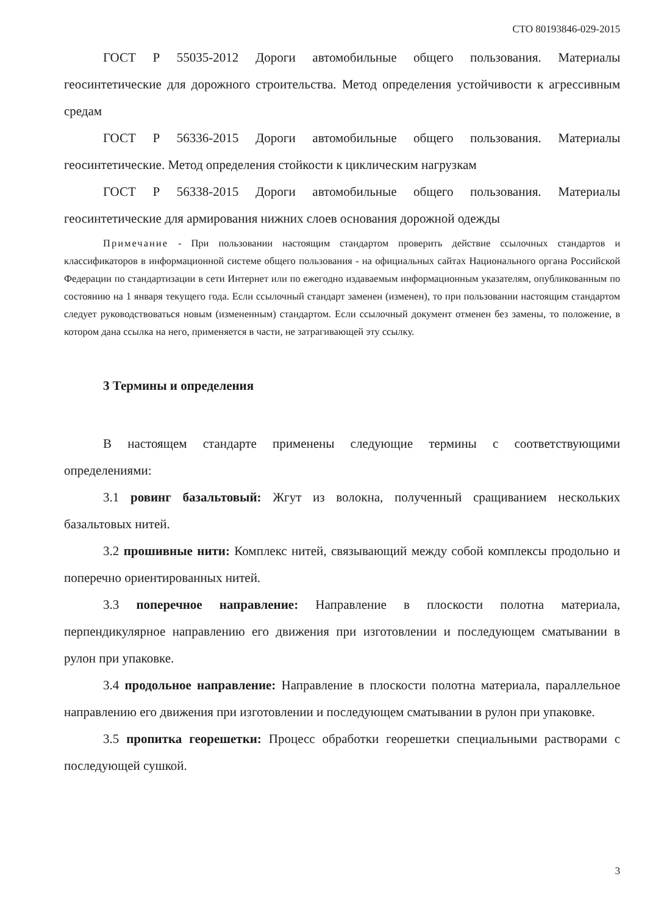СТО 80193846-029-2015
ГОСТ Р 55035-2012 Дороги автомобильные общего пользования. Материалы геосинтетические для дорожного строительства. Метод определения устойчивости к агрессивным средам
ГОСТ Р 56336-2015 Дороги автомобильные общего пользования. Материалы геосинтетические. Метод определения стойкости к циклическим нагрузкам
ГОСТ Р 56338-2015 Дороги автомобильные общего пользования. Материалы геосинтетические для армирования нижних слоев основания дорожной одежды
Примечание - При пользовании настоящим стандартом проверить действие ссылочных стандартов и классификаторов в информационной системе общего пользования - на официальных сайтах Национального органа Российской Федерации по стандартизации в сети Интернет или по ежегодно издаваемым информационным указателям, опубликованным по состоянию на 1 января текущего года. Если ссылочный стандарт заменен (изменен), то при пользовании настоящим стандартом следует руководствоваться новым (измененным) стандартом. Если ссылочный документ отменен без замены, то положение, в котором дана ссылка на него, применяется в части, не затрагивающей эту ссылку.
3 Термины и определения
В настоящем стандарте применены следующие термины с соответствующими определениями:
3.1 ровинг базальтовый: Жгут из волокна, полученный сращиванием нескольких базальтовых нитей.
3.2 прошивные нити: Комплекс нитей, связывающий между собой комплексы продольно и поперечно ориентированных нитей.
3.3 поперечное направление: Направление в плоскости полотна материала, перпендикулярное направлению его движения при изготовлении и последующем сматывании в рулон при упаковке.
3.4 продольное направление: Направление в плоскости полотна материала, параллельное направлению его движения при изготовлении и последующем сматывании в рулон при упаковке.
3.5 пропитка георешетки: Процесс обработки георешетки специальными растворами с последующей сушкой.
3